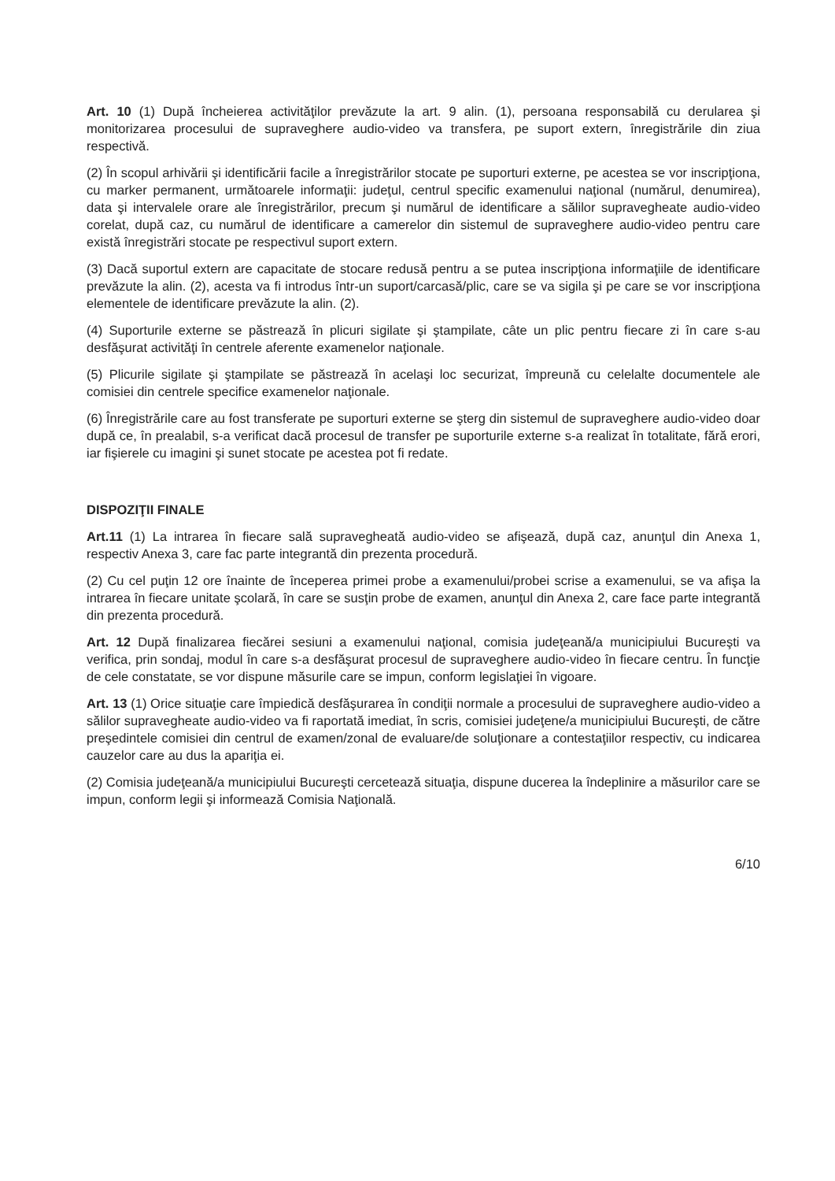Art. 10 (1) După încheierea activităţilor prevăzute la art. 9 alin. (1), persoana responsabilă cu derularea şi monitorizarea procesului de supraveghere audio-video va transfera, pe suport extern, înregistrările din ziua respectivă.
(2) În scopul arhivării şi identificării facile a înregistrărilor stocate pe suporturi externe, pe acestea se vor inscripţiona, cu marker permanent, următoarele informaţii: judeţul, centrul specific examenului naţional (numărul, denumirea), data şi intervalele orare ale înregistrărilor, precum şi numărul de identificare a sălilor supravegheate audio-video corelat, după caz, cu numărul de identificare a camerelor din sistemul de supraveghere audio-video pentru care există înregistrări stocate pe respectivul suport extern.
(3) Dacă suportul extern are capacitate de stocare redusă pentru a se putea inscripţiona informaţiile de identificare prevăzute la alin. (2), acesta va fi introdus într-un suport/carcasă/plic, care se va sigila şi pe care se vor inscripţiona elementele de identificare prevăzute la alin. (2).
(4) Suporturile externe se păstrează în plicuri sigilate şi ştampilate, câte un plic pentru fiecare zi în care s-au desfăşurat activităţi în centrele aferente examenelor naţionale.
(5) Plicurile sigilate şi ştampilate se păstrează în acelaşi loc securizat, împreună cu celelalte documentele ale comisiei din centrele specifice examenelor naţionale.
(6) Înregistrările care au fost transferate pe suporturi externe se şterg din sistemul de supraveghere audio-video doar după ce, în prealabil, s-a verificat dacă procesul de transfer pe suporturile externe s-a realizat în totalitate, fără erori, iar fişierele cu imagini şi sunet stocate pe acestea pot fi redate.
DISPOZIŢII FINALE
Art.11 (1) La intrarea în fiecare sală supravegheată audio-video se afişează, după caz, anunţul din Anexa 1, respectiv Anexa 3, care fac parte integrantă din prezenta procedură.
(2) Cu cel puţin 12 ore înainte de începerea primei probe a examenului/probei scrise a examenului, se va afişa la intrarea în fiecare unitate şcolară, în care se susţin probe de examen, anunţul din Anexa 2, care face parte integrantă din prezenta procedură.
Art. 12 După finalizarea fiecărei sesiuni a examenului naţional, comisia judeţeană/a municipiului Bucureşti va verifica, prin sondaj, modul în care s-a desfăşurat procesul de supraveghere audio-video în fiecare centru. În funcţie de cele constatate, se vor dispune măsurile care se impun, conform legislaţiei în vigoare.
Art. 13 (1) Orice situaţie care împiedică desfăşurarea în condiţii normale a procesului de supraveghere audio-video a sălilor supravegheate audio-video va fi raportată imediat, în scris, comisiei judeţene/a municipiului Bucureşti, de către preşedintele comisiei din centrul de examen/zonal de evaluare/de soluţionare a contestaţiilor respectiv, cu indicarea cauzelor care au dus la apariţia ei.
(2) Comisia judeţeană/a municipiului Bucureşti cercetează situaţia, dispune ducerea la îndeplinire a măsurilor care se impun, conform legii şi informează Comisia Naţională.
6/10